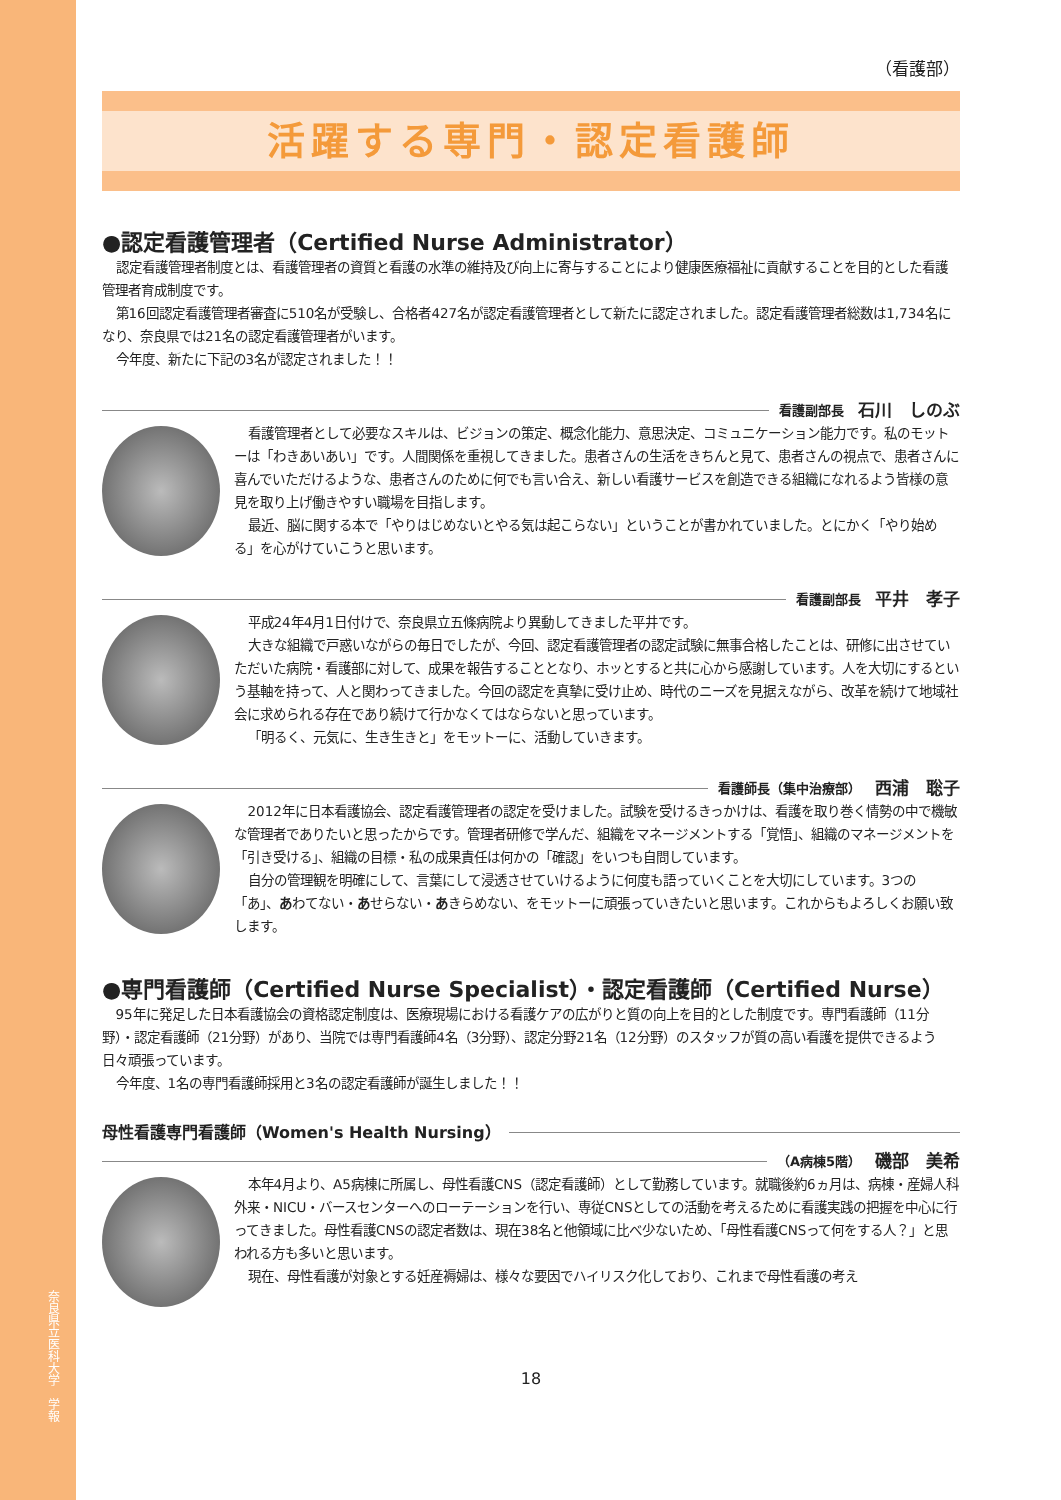奈良県立医科大学　学報
（看護部）
活躍する専門・認定看護師
●認定看護管理者（Certified Nurse Administrator）
認定看護管理者制度とは、看護管理者の資質と看護の水準の維持及び向上に寄与することにより健康医療福祉に貢献することを目的とした看護管理者育成制度です。
第16回認定看護管理者審査に510名が受験し、合格者427名が認定看護管理者として新たに認定されました。認定看護管理者総数は1,734名になり、奈良県では21名の認定看護管理者がいます。
今年度、新たに下記の3名が認定されました！！
看護副部長 石川　しのぶ
看護管理者として必要なスキルは、ビジョンの策定、概念化能力、意思決定、コミュニケーション能力です。私のモットーは「わきあいあい」です。人間関係を重視してきました。患者さんの生活をきちんと見て、患者さんの視点で、患者さんに喜んでいただけるような、患者さんのために何でも言い合え、新しい看護サービスを創造できる組織になれるよう皆様の意見を取り上げ働きやすい職場を目指します。
最近、脳に関する本で「やりはじめないとやる気は起こらない」ということが書かれていました。とにかく「やり始める」を心がけていこうと思います。
看護副部長 平井　孝子
平成24年4月1日付けで、奈良県立五條病院より異動してきました平井です。
大きな組織で戸惑いながらの毎日でしたが、今回、認定看護管理者の認定試験に無事合格したことは、研修に出させていただいた病院・看護部に対して、成果を報告することとなり、ホッとすると共に心から感謝しています。人を大切にするという基軸を持って、人と関わってきました。今回の認定を真摯に受け止め、時代のニーズを見据えながら、改革を続けて地域社会に求められる存在であり続けて行かなくてはならないと思っています。
「明るく、元気に、生き生きと」をモットーに、活動していきます。
看護師長（集中治療部） 西浦　聡子
2012年に日本看護協会、認定看護管理者の認定を受けました。試験を受けるきっかけは、看護を取り巻く情勢の中で機敏な管理者でありたいと思ったからです。管理者研修で学んだ、組織をマネージメントする「覚悟」、組織のマネージメントを「引き受ける」、組織の目標・私の成果責任は何かの「確認」をいつも自問しています。
自分の管理観を明確にして、言葉にして浸透させていけるように何度も語っていくことを大切にしています。3つの「あ」、あわてない・あせらない・あきらめない、をモットーに頑張っていきたいと思います。これからもよろしくお願い致します。
●専門看護師（Certified Nurse Specialist）・認定看護師（Certified Nurse）
95年に発足した日本看護協会の資格認定制度は、医療現場における看護ケアの広がりと質の向上を目的とした制度です。専門看護師（11分野）・認定看護師（21分野）があり、当院では専門看護師4名（3分野）、認定分野21名（12分野）のスタッフが質の高い看護を提供できるよう日々頑張っています。
今年度、1名の専門看護師採用と3名の認定看護師が誕生しました！！
母性看護専門看護師（Women's Health Nursing）
（A病棟5階） 磯部　美希
本年4月より、A5病棟に所属し、母性看護CNS（認定看護師）として勤務しています。就職後約6ヵ月は、病棟・産婦人科外来・NICU・バースセンターへのローテーションを行い、専従CNSとしての活動を考えるために看護実践の把握を中心に行ってきました。母性看護CNSの認定者数は、現在38名と他領域に比べ少ないため、「母性看護CNSって何をする人？」と思われる方も多いと思います。
現在、母性看護が対象とする妊産褥婦は、様々な要因でハイリスク化しており、これまで母性看護の考え
18